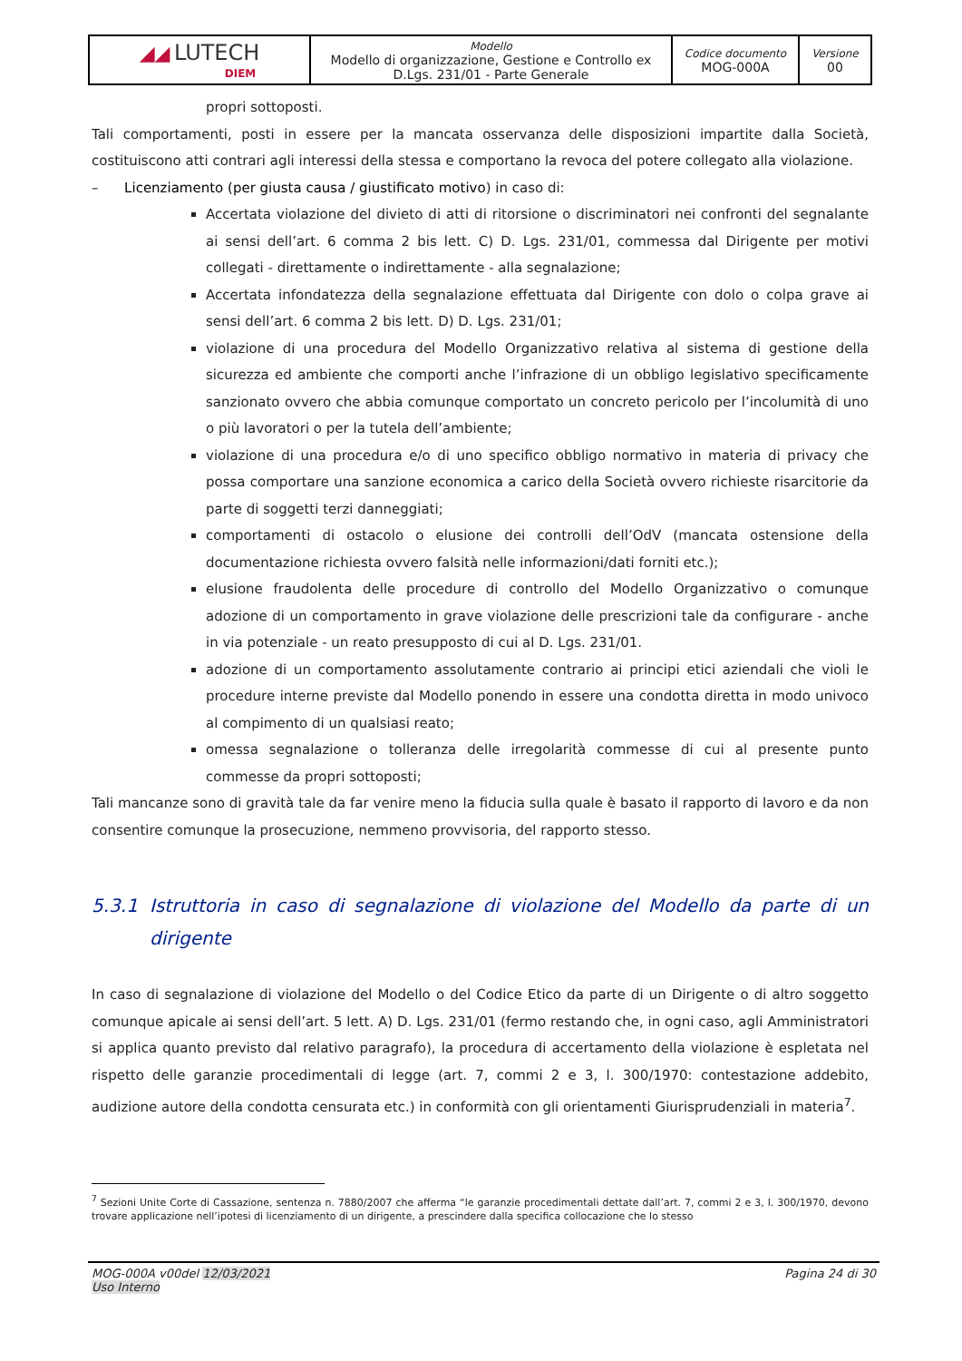| ◢◢ LUTECH DIEM | Modello Modello di organizzazione, Gestione e Controllo ex D.Lgs. 231/01 - Parte Generale | Codice documento MOG-000A | Versione 00 |
propri sottoposti.
Tali comportamenti, posti in essere per la mancata osservanza delle disposizioni impartite dalla Società, costituiscono atti contrari agli interessi della stessa e comportano la revoca del potere collegato alla violazione.
– Licenziamento (per giusta causa / giustificato motivo) in caso di:
Accertata violazione del divieto di atti di ritorsione o discriminatori nei confronti del segnalante ai sensi dell’art. 6 comma 2 bis lett. C) D. Lgs. 231/01, commessa dal Dirigente per motivi collegati - direttamente o indirettamente - alla segnalazione;
Accertata infondatezza della segnalazione effettuata dal Dirigente con dolo o colpa grave ai sensi dell’art. 6 comma 2 bis lett. D) D. Lgs. 231/01;
violazione di una procedura del Modello Organizzativo relativa al sistema di gestione della sicurezza ed ambiente che comporti anche l’infrazione di un obbligo legislativo specificamente sanzionato ovvero che abbia comunque comportato un concreto pericolo per l’incolumità di uno o più lavoratori o per la tutela dell’ambiente;
violazione di una procedura e/o di uno specifico obbligo normativo in materia di privacy che possa comportare una sanzione economica a carico della Società ovvero richieste risarcitorie da parte di soggetti terzi danneggiati;
comportamenti di ostacolo o elusione dei controlli dell’OdV (mancata ostensione della documentazione richiesta ovvero falsità nelle informazioni/dati forniti etc.);
elusione fraudolenta delle procedure di controllo del Modello Organizzativo o comunque adozione di un comportamento in grave violazione delle prescrizioni tale da configurare - anche in via potenziale - un reato presupposto di cui al D. Lgs. 231/01.
adozione di un comportamento assolutamente contrario ai principi etici aziendali che violi le procedure interne previste dal Modello ponendo in essere una condotta diretta in modo univoco al compimento di un qualsiasi reato;
omessa segnalazione o tolleranza delle irregolarità commesse di cui al presente punto commesse da propri sottoposti;
Tali mancanze sono di gravità tale da far venire meno la fiducia sulla quale è basato il rapporto di lavoro e da non consentire comunque la prosecuzione, nemmeno provvisoria, del rapporto stesso.
5.3.1 Istruttoria in caso di segnalazione di violazione del Modello da parte di un dirigente
In caso di segnalazione di violazione del Modello o del Codice Etico da parte di un Dirigente o di altro soggetto comunque apicale ai sensi dell’art. 5 lett. A) D. Lgs. 231/01 (fermo restando che, in ogni caso, agli Amministratori si applica quanto previsto dal relativo paragrafo), la procedura di accertamento della violazione è espletata nel rispetto delle garanzie procedimentali di legge (art. 7, commi 2 e 3, l. 300/1970: contestazione addebito, audizione autore della condotta censurata etc.) in conformità con gli orientamenti Giurisprudenziali in materia<sup>7</sup>.
<sup>7</sup> Sezioni Unite Corte di Cassazione, sentenza n. 7880/2007 che afferma “le garanzie procedimentali dettate dall’art. 7, commi 2 e 3, l. 300/1970, devono trovare applicazione nell’ipotesi di licenziamento di un dirigente, a prescindere dalla specifica collocazione che lo stesso
MOG-000A v00del 12/03/2021
Uso Interno Pagina 24 di 30